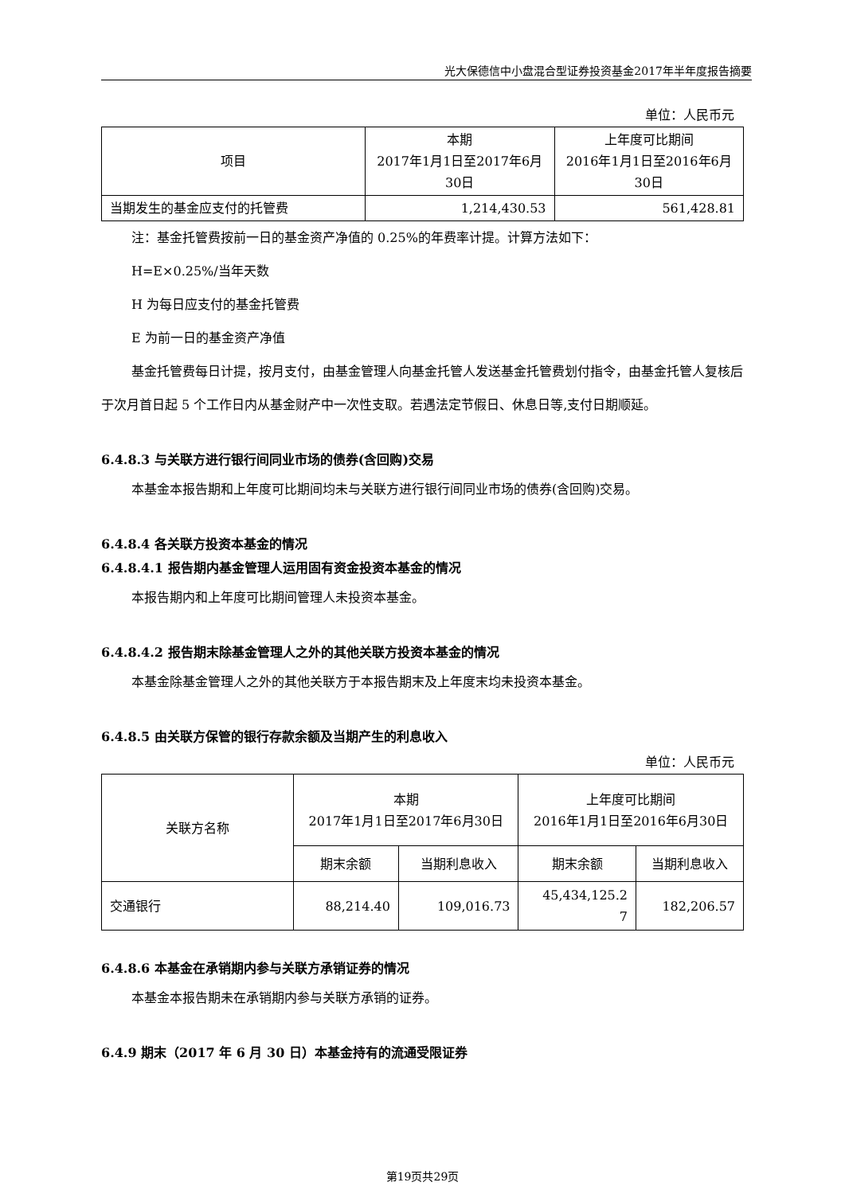光大保德信中小盘混合型证券投资基金2017年半年度报告摘要
单位：人民币元
| 项目 | 本期 2017年1月1日至2017年6月 30日 | 上年度可比期间 2016年1月1日至2016年6月 30日 |
| --- | --- | --- |
| 当期发生的基金应支付的托管费 | 1,214,430.53 | 561,428.81 |
注：基金托管费按前一日的基金资产净值的 0.25%的年费率计提。计算方法如下：
H=E×0.25%/当年天数
H 为每日应支付的基金托管费
E 为前一日的基金资产净值
基金托管费每日计提，按月支付，由基金管理人向基金托管人发送基金托管费划付指令，由基金托管人复核后于次月首日起 5 个工作日内从基金财产中一次性支取。若遇法定节假日、休息日等,支付日期顺延。
6.4.8.3 与关联方进行银行间同业市场的债券(含回购)交易
本基金本报告期和上年度可比期间均未与关联方进行银行间同业市场的债券(含回购)交易。
6.4.8.4 各关联方投资本基金的情况
6.4.8.4.1 报告期内基金管理人运用固有资金投资本基金的情况
本报告期内和上年度可比期间管理人未投资本基金。
6.4.8.4.2 报告期末除基金管理人之外的其他关联方投资本基金的情况
本基金除基金管理人之外的其他关联方于本报告期末及上年度末均未投资本基金。
6.4.8.5 由关联方保管的银行存款余额及当期产生的利息收入
单位：人民币元
| 关联方名称 | 本期 2017年1月1日至2017年6月30日 | | 上年度可比期间 2016年1月1日至2016年6月30日 | |
| --- | --- | --- | --- | --- |
| | 期末余额 | 当期利息收入 | 期末余额 | 当期利息收入 |
| 交通银行 | 88,214.40 | 109,016.73 | 45,434,125.2 7 | 182,206.57 |
6.4.8.6 本基金在承销期内参与关联方承销证券的情况
本基金本报告期未在承销期内参与关联方承销的证券。
6.4.9 期末（2017 年 6 月 30 日）本基金持有的流通受限证券
第19页共29页